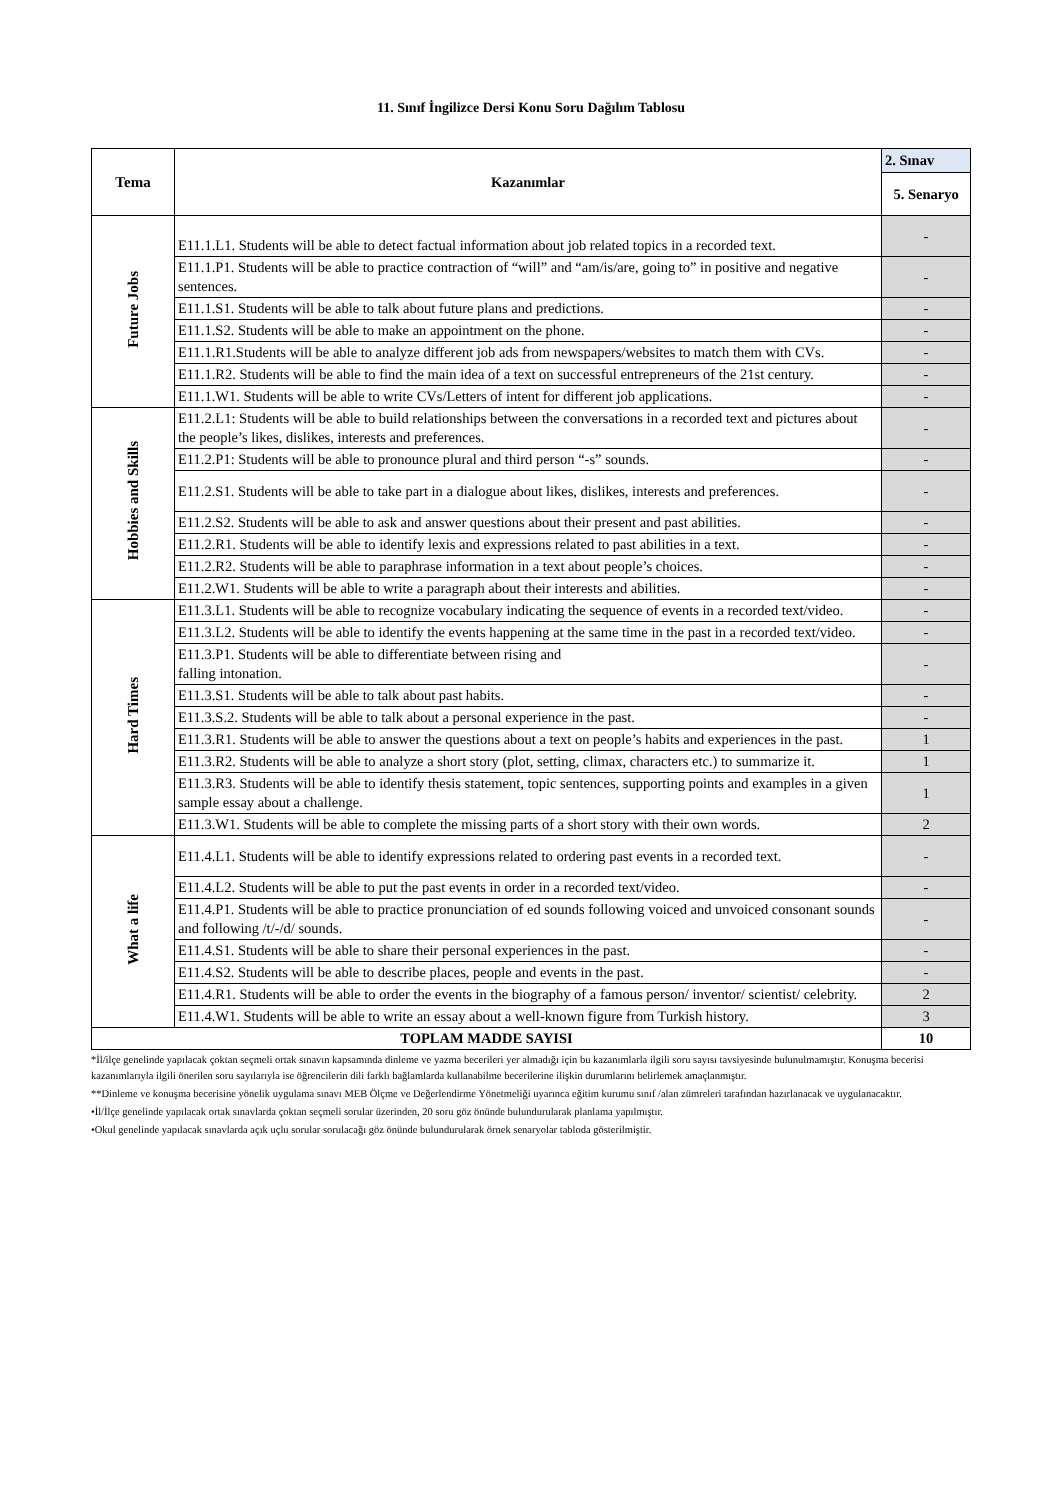11. Sınıf İngilizce Dersi Konu Soru Dağılım Tablosu
| Tema | Kazanımlar | 2. Sınav |
| --- | --- | --- |
| | | 5. Senaryo |
| Future Jobs | E11.1.L1. Students will be able to detect factual information about job related topics in a recorded text. | - |
| | E11.1.P1. Students will be able to practice contraction of “will” and “am/is/are, going to” in positive and negative sentences. | - |
| | E11.1.S1. Students will be able to talk about future plans and predictions. | - |
| | E11.1.S2. Students will be able to make an appointment on the phone. | - |
| | E11.1.R1.Students will be able to analyze different job ads from newspapers/websites to match them with CVs. | - |
| | E11.1.R2. Students will be able to find the main idea of a text on successful entrepreneurs of the 21st century. | - |
| | E11.1.W1. Students will be able to write CVs/Letters of intent for different job applications. | - |
| Hobbies and Skills | E11.2.L1: Students will be able to build relationships between the conversations in a recorded text and pictures about the people’s likes, dislikes, interests and preferences. | - |
| | E11.2.P1: Students will be able to pronounce plural and third person “-s” sounds. | - |
| | E11.2.S1. Students will be able to take part in a dialogue about likes, dislikes, interests and preferences. | - |
| | E11.2.S2. Students will be able to ask and answer questions about their present and past abilities. | - |
| | E11.2.R1. Students will be able to identify lexis and expressions related to past abilities in a text. | - |
| | E11.2.R2. Students will be able to paraphrase information in a text about people’s choices. | - |
| | E11.2.W1. Students will be able to write a paragraph about their interests and abilities. | - |
| Hard Times | E11.3.L1. Students will be able to recognize vocabulary indicating the sequence of events in a recorded text/video. | - |
| | E11.3.L2. Students will be able to identify the events happening at the same time in the past in a recorded text/video. | - |
| | E11.3.P1. Students will be able to differentiate between rising and falling intonation. | - |
| | E11.3.S1. Students will be able to talk about past habits. | - |
| | E11.3.S.2. Students will be able to talk about a personal experience in the past. | - |
| | E11.3.R1. Students will be able to answer the questions about a text on people’s habits and experiences in the past. | 1 |
| | E11.3.R2. Students will be able to analyze a short story (plot, setting, climax, characters etc.) to summarize it. | 1 |
| | E11.3.R3. Students will be able to identify thesis statement, topic sentences, supporting points and examples in a given sample essay about a challenge. | 1 |
| | E11.3.W1. Students will be able to complete the missing parts of a short story with their own words. | 2 |
| What a life | E11.4.L1. Students will be able to identify expressions related to ordering past events in a recorded text. | - |
| | E11.4.L2. Students will be able to put the past events in order in a recorded text/video. | - |
| | E11.4.P1. Students will be able to practice pronunciation of ed sounds following voiced and unvoiced consonant sounds and following /t/-/d/ sounds. | - |
| | E11.4.S1. Students will be able to share their personal experiences in the past. | - |
| | E11.4.S2. Students will be able to describe places, people and events in the past. | - |
| | E11.4.R1. Students will be able to order the events in the biography of a famous person/ inventor/ scientist/ celebrity. | 2 |
| | E11.4.W1. Students will be able to write an essay about a well-known figure from Turkish history. | 3 |
| TOPLAM MADDE SAYISI | | 10 |
*İl/ilçe genelinde yapılacak çoktan seçmeli ortak sınavın kapsamında dinleme ve yazma becerileri yer almadığı için bu kazanımlarla ilgili soru sayısı tavsiyesinde bulunulmamıştır. Konuşma becerisi kazanımlarıyla ilgili önerilen soru sayılarıyla ise öğrencilerin dili farklı bağlamlarda kullanabilme becerilerine ilişkin durumlarını belirlemek amaçlanmıştır.
**Dinleme ve konuşma becerisine yönelik uygulama sınavı MEB Ölçme ve Değerlendirme Yönetmeliği uyarınca eğitim kurumu sınıf /alan zümreleri tarafından hazırlanacak ve uygulanacaktır.
•İl/İlçe genelinde yapılacak ortak sınavlarda çoktan seçmeli sorular üzerinden, 20 soru göz önünde bulundurularak planlama yapılmıştır.
•Okul genelinde yapılacak sınavlarda açık uçlu sorular sorulacağı göz önünde bulundurularak örnek senaryolar tabloda gösterilmiştir.